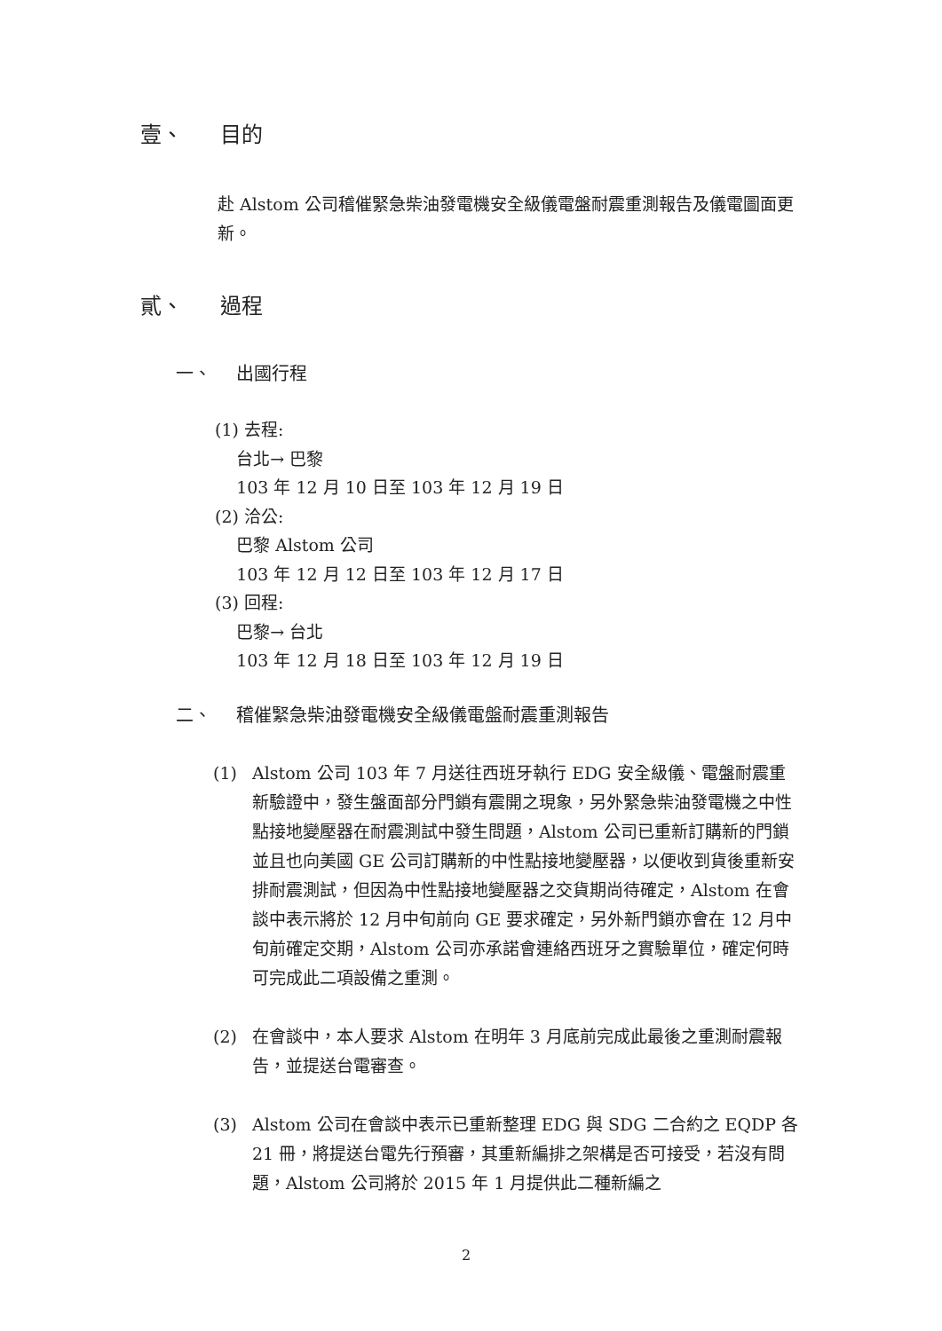壹、 目的
赴 Alstom 公司稽催緊急柴油發電機安全級儀電盤耐震重測報告及儀電圖面更新。
貳、 過程
一、 出國行程
(1) 去程:
台北→ 巴黎
103 年 12 月 10 日至 103 年 12 月 19 日
(2) 洽公:
巴黎 Alstom 公司
103 年 12 月 12 日至 103 年 12 月 17 日
(3) 回程:
巴黎→ 台北
103 年 12 月 18 日至 103 年 12 月 19 日
二、 稽催緊急柴油發電機安全級儀電盤耐震重測報告
(1) Alstom 公司 103 年 7 月送往西班牙執行 EDG 安全級儀、電盤耐震重新驗證中，發生盤面部分門鎖有震開之現象，另外緊急柴油發電機之中性點接地變壓器在耐震測試中發生問題，Alstom 公司已重新訂購新的門鎖並且也向美國 GE 公司訂購新的中性點接地變壓器，以便收到貨後重新安排耐震測試，但因為中性點接地變壓器之交貨期尚待確定，Alstom 在會談中表示將於 12 月中旬前向 GE 要求確定，另外新門鎖亦會在 12 月中旬前確定交期，Alstom 公司亦承諾會連絡西班牙之實驗單位，確定何時可完成此二項設備之重測。
(2) 在會談中，本人要求 Alstom 在明年 3 月底前完成此最後之重測耐震報告，並提送台電審查。
(3) Alstom 公司在會談中表示已重新整理 EDG 與 SDG 二合約之 EQDP 各 21 冊，將提送台電先行預審，其重新編排之架構是否可接受，若沒有問題，Alstom 公司將於 2015 年 1 月提供此二種新編之
2